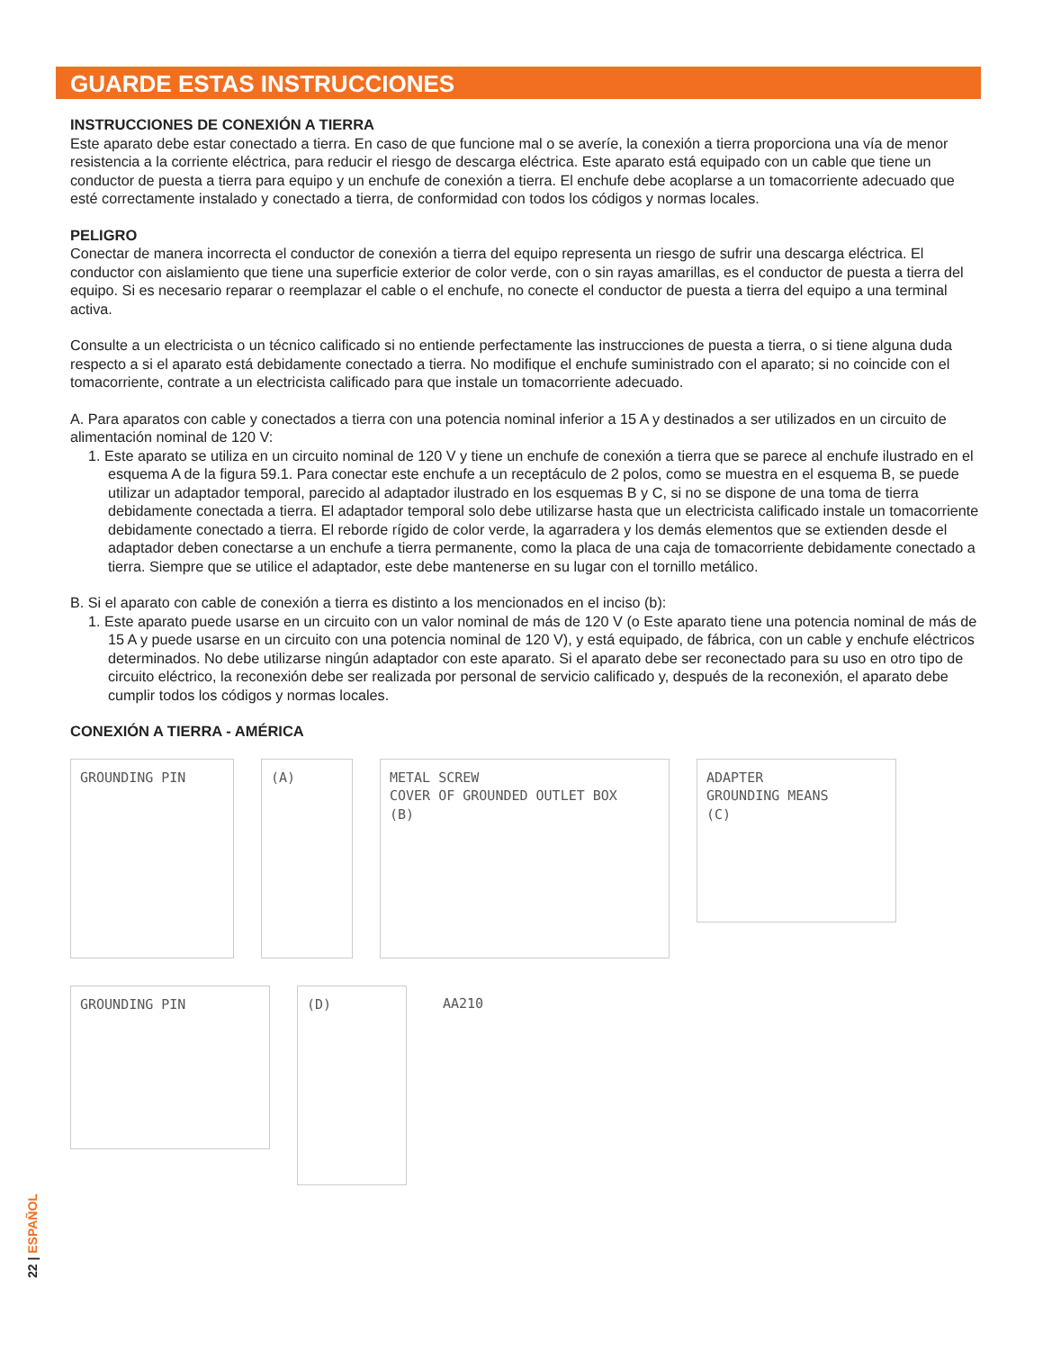GUARDE ESTAS INSTRUCCIONES
INSTRUCCIONES DE CONEXIÓN A TIERRA
Este aparato debe estar conectado a tierra. En caso de que funcione mal o se averíe, la conexión a tierra proporciona una vía de menor resistencia a la corriente eléctrica, para reducir el riesgo de descarga eléctrica. Este aparato está equipado con un cable que tiene un conductor de puesta a tierra para equipo y un enchufe de conexión a tierra. El enchufe debe acoplarse a un tomacorriente adecuado que esté correctamente instalado y conectado a tierra, de conformidad con todos los códigos y normas locales.
PELIGRO
Conectar de manera incorrecta el conductor de conexión a tierra del equipo representa un riesgo de sufrir una descarga eléctrica. El conductor con aislamiento que tiene una superficie exterior de color verde, con o sin rayas amarillas, es el conductor de puesta a tierra del equipo. Si es necesario reparar o reemplazar el cable o el enchufe, no conecte el conductor de puesta a tierra del equipo a una terminal activa.
Consulte a un electricista o un técnico calificado si no entiende perfectamente las instrucciones de puesta a tierra, o si tiene alguna duda respecto a si el aparato está debidamente conectado a tierra. No modifique el enchufe suministrado con el aparato; si no coincide con el tomacorriente, contrate a un electricista calificado para que instale un tomacorriente adecuado.
A. Para aparatos con cable y conectados a tierra con una potencia nominal inferior a 15 A y destinados a ser utilizados en un circuito de alimentación nominal de 120 V:
1. Este aparato se utiliza en un circuito nominal de 120 V y tiene un enchufe de conexión a tierra que se parece al enchufe ilustrado en el esquema A de la figura 59.1. Para conectar este enchufe a un receptáculo de 2 polos, como se muestra en el esquema B, se puede utilizar un adaptador temporal, parecido al adaptador ilustrado en los esquemas B y C, si no se dispone de una toma de tierra debidamente conectada a tierra. El adaptador temporal solo debe utilizarse hasta que un electricista calificado instale un tomacorriente debidamente conectado a tierra. El reborde rígido de color verde, la agarradera y los demás elementos que se extienden desde el adaptador deben conectarse a un enchufe a tierra permanente, como la placa de una caja de tomacorriente debidamente conectado a tierra. Siempre que se utilice el adaptador, este debe mantenerse en su lugar con el tornillo metálico.
B. Si el aparato con cable de conexión a tierra es distinto a los mencionados en el inciso (b):
1. Este aparato puede usarse en un circuito con un valor nominal de más de 120 V (o Este aparato tiene una potencia nominal de más de 15 A y puede usarse en un circuito con una potencia nominal de 120 V), y está equipado, de fábrica, con un cable y enchufe eléctricos determinados. No debe utilizarse ningún adaptador con este aparato. Si el aparato debe ser reconectado para su uso en otro tipo de circuito eléctrico, la reconexión debe ser realizada por personal de servicio calificado y, después de la reconexión, el aparato debe cumplir todos los códigos y normas locales.
CONEXIÓN A TIERRA - AMÉRICA
GROUNDING PIN
(A)
METAL SCREW
COVER OF GROUNDED OUTLET BOX
(B)
ADAPTER
GROUNDING MEANS
(C)
GROUNDING PIN
(D)
AA210
22 | ESPAÑOL